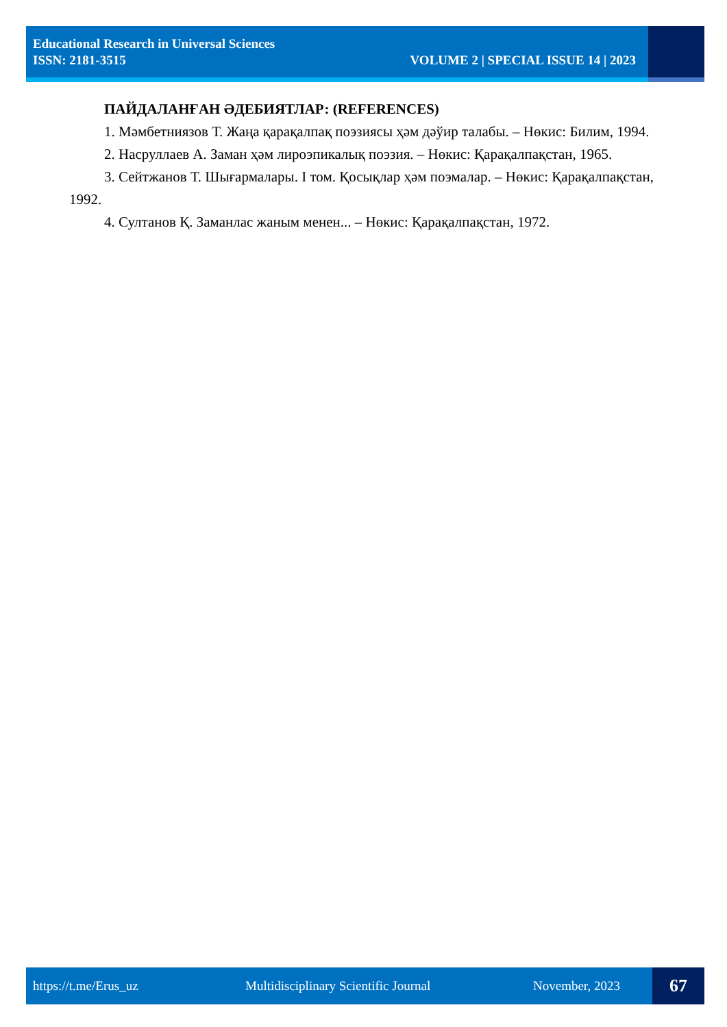Educational Research in Universal Sciences
ISSN: 2181-3515 VOLUME 2 | SPECIAL ISSUE 14 | 2023
ПАЙДАЛАНҒАН ӘДЕБИЯТЛАР: (REFERENCES)
1. Мәмбетниязов Т. Жаңа қарақалпақ поэзиясы ҳәм дәўир талабы. – Нөкис: Билим, 1994.
2. Насруллаев А. Заман ҳәм лироэпикалық поэзия. – Нөкис: Қарақалпақстан, 1965.
3. Сейтжанов Т. Шығармалары. I том. Қосықлар ҳәм поэмалар. – Нөкис: Қарақалпақстан, 1992.
4. Султанов Қ. Заманлас жаным менен... – Нөкис: Қарақалпақстан, 1972.
https://t.me/Erus_uz Multidisciplinary Scientific Journal November, 2023
67